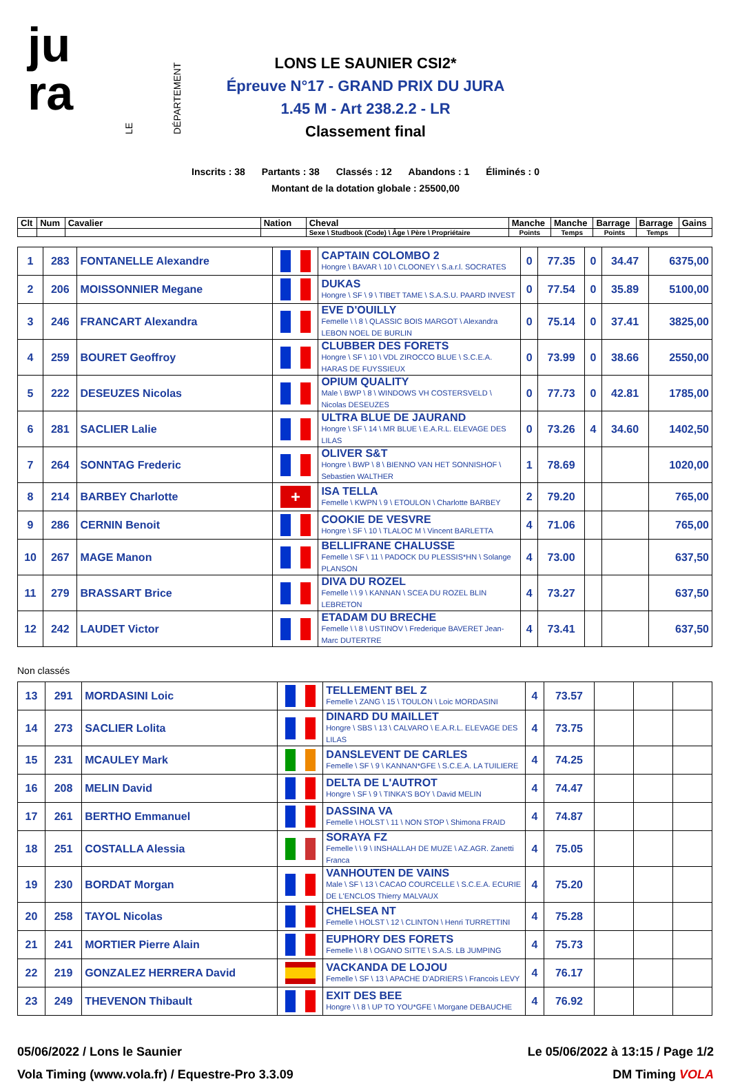ju
ra
LE DÉPARTEMENT
LONS LE SAUNIER CSI2*
Épreuve N°17 - GRAND PRIX DU JURA
1.45 M - Art 238.2.2 - LR
Classement final
Inscrits : 38 Partants : 38 Classés : 12 Abandons : 1 Éliminés : 0
Montant de la dotation globale : 25500,00
| Clt | Num | Cavalier | Nation | Cheval | Manche | Manche | Barrage | Barrage | Gains |
| --- | --- | --- | --- | --- | --- | --- | --- | --- | --- |
| | | | | Sexe \ Studbook (Code) \ Âge \ Père \ Propriétaire | Points | Temps | Points | Temps | |
| 1 | 283 | FONTANELLE Alexandre | | CAPTAIN COLOMBO 2 Hongre \ BAVAR \ 10 \ CLOONEY \ S.a.r.l. SOCRATES | 0 | 77.35 | 0 | 34.47 | 6375,00 |
| 2 | 206 | MOISSONNIER Megane | | DUKAS Hongre \ SF \ 9 \ TIBET TAME \ S.A.S.U. PAARD INVEST | 0 | 77.54 | 0 | 35.89 | 5100,00 |
| 3 | 246 | FRANCART Alexandra | | EVE D'OUILLY Femelle \ \ 8 \ QLASSIC BOIS MARGOT \ Alexandra LEBON NOEL DE BURLIN | 0 | 75.14 | 0 | 37.41 | 3825,00 |
| 4 | 259 | BOURET Geoffroy | | CLUBBER DES FORETS Hongre \ SF \ 10 \ VDL ZIROCCO BLUE \ S.C.E.A. HARAS DE FUYSSIEUX | 0 | 73.99 | 0 | 38.66 | 2550,00 |
| 5 | 222 | DESEUZES Nicolas | | OPIUM QUALITY Male \ BWP \ 8 \ WINDOWS VH COSTERSVELD \ Nicolas DESEUZES | 0 | 77.73 | 0 | 42.81 | 1785,00 |
| 6 | 281 | SACLIER Lalie | | ULTRA BLUE DE JAURAND Hongre \ SF \ 14 \ MR BLUE \ E.A.R.L. ELEVAGE DES LILAS | 0 | 73.26 | 4 | 34.60 | 1402,50 |
| 7 | 264 | SONNTAG Frederic | | OLIVER S&T Hongre \ BWP \ 8 \ BIENNO VAN HET SONNISHOF \ Sebastien WALTHER | 1 | 78.69 | | | 1020,00 |
| 8 | 214 | BARBEY Charlotte | + | ISA TELLA Femelle \ KWPN \ 9 \ ETOULON \ Charlotte BARBEY | 2 | 79.20 | | | 765,00 |
| 9 | 286 | CERNIN Benoit | | COOKIE DE VESVRE Hongre \ SF \ 10 \ TLALOC M \ Vincent BARLETTA | 4 | 71.06 | | | 765,00 |
| 10 | 267 | MAGE Manon | | BELLIFRANE CHALUSSE Femelle \ SF \ 11 \ PADOCK DU PLESSIS*HN \ Solange PLANSON | 4 | 73.00 | | | 637,50 |
| 11 | 279 | BRASSART Brice | | DIVA DU ROZEL Femelle \ \ 9 \ KANNAN \ SCEA DU ROZEL BLIN LEBRETON | 4 | 73.27 | | | 637,50 |
| 12 | 242 | LAUDET Victor | | ETADAM DU BRECHE Femelle \ \ 8 \ USTINOV \ Frederique BAVERET Jean-Marc DUTERTRE | 4 | 73.41 | | | 637,50 |
Non classés
| 13 | 291 | MORDASINI Loic | | TELLEMENT BEL Z Femelle \ ZANG \ 15 \ TOULON \ Loic MORDASINI | 4 | 73.57 | | | |
| 14 | 273 | SACLIER Lolita | | DINARD DU MAILLET Hongre \ SBS \ 13 \ CALVARO \ E.A.R.L. ELEVAGE DES LILAS | 4 | 73.75 | | | |
| 15 | 231 | MCAULEY Mark | | DANSLEVENT DE CARLES Femelle \ SF \ 9 \ KANNAN*GFE \ S.C.E.A. LA TUILIERE | 4 | 74.25 | | | |
| 16 | 208 | MELIN David | | DELTA DE L'AUTROT Hongre \ SF \ 9 \ TINKA'S BOY \ David MELIN | 4 | 74.47 | | | |
| 17 | 261 | BERTHO Emmanuel | | DASSINA VA Femelle \ HOLST \ 11 \ NON STOP \ Shimona FRAID | 4 | 74.87 | | | |
| 18 | 251 | COSTALLA Alessia | | SORAYA FZ Femelle \ \ 9 \ INSHALLAH DE MUZE \ AZ.AGR. Zanetti Franca | 4 | 75.05 | | | |
| 19 | 230 | BORDAT Morgan | | VANHOUTEN DE VAINS Male \ SF \ 13 \ CACAO COURCELLE \ S.C.E.A. ECURIE DE L'ENCLOS Thierry MALVAUX | 4 | 75.20 | | | |
| 20 | 258 | TAYOL Nicolas | | CHELSEA NT Femelle \ HOLST \ 12 \ CLINTON \ Henri TURRETTINI | 4 | 75.28 | | | |
| 21 | 241 | MORTIER Pierre Alain | | EUPHORY DES FORETS Femelle \ \ 8 \ OGANO SITTE \ S.A.S. LB JUMPING | 4 | 75.73 | | | |
| 22 | 219 | GONZALEZ HERRERA David | | VACKANDA DE LOJOU Femelle \ SF \ 13 \ APACHE D'ADRIERS \ Francois LEVY | 4 | 76.17 | | | |
| 23 | 249 | THEVENON Thibault | | EXIT DES BEE Hongre \ \ 8 \ UP TO YOU*GFE \ Morgane DEBAUCHE | 4 | 76.92 | | | |
05/06/2022 / Lons le Saunier
Vola Timing (www.vola.fr) / Equestre-Pro 3.3.09
Le 05/06/2022 à 13:15 / Page 1/2
DM Timing VOLA